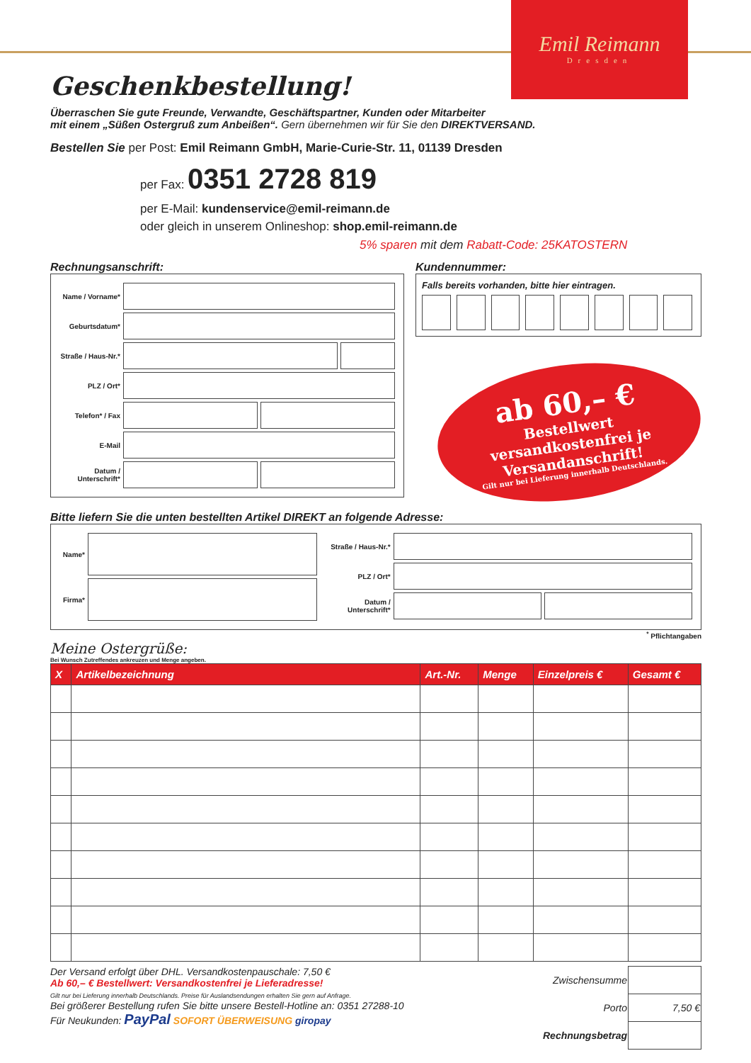Emil Reimann
Dresden
Geschenkbestellung!
Überraschen Sie gute Freunde, Verwandte, Geschäftspartner, Kunden oder Mitarbeiter
mit einem „Süßen Ostergruß zum Anbeißen“. Gern übernehmen wir für Sie den DIREKTVERSAND.
Bestellen Sie per Post: Emil Reimann GmbH, Marie-Curie-Str. 11, 01139 Dresden
per Fax: 0351 2728 819
per E-Mail: kundenservice@emil-reimann.de
oder gleich in unserem Onlineshop: shop.emil-reimann.de
5% sparen mit dem Rabatt-Code: 25KATOSTERN
Rechnungsanschrift:
Name / Vorname*
Geburtsdatum*
Straße / Haus-Nr.*
PLZ / Ort*
Telefon* / Fax
E-Mail
Datum / Unterschrift*
Kundennummer:
Falls bereits vorhanden, bitte hier eintragen.
ab 60,– €
Bestellwert versandkostenfrei je Versandanschrift!
Gilt nur bei Lieferung innerhalb Deutschlands.
Bitte liefern Sie die unten bestellten Artikel DIREKT an folgende Adresse:
Name*
Firma*
Straße / Haus-Nr.*
PLZ / Ort*
Datum / Unterschrift*
<sup>*</sup> Pflichtangaben
Meine Ostergrüße:
Bei Wunsch Zutreffendes ankreuzen und Menge angeben.
| X | Artikelbezeichnung | Art.-Nr. | Menge | Einzelpreis € | Gesamt € |
| --- | --- | --- | --- | --- | --- |
Der Versand erfolgt über DHL. Versandkostenpauschale: 7,50 €
Ab 60,– € Bestellwert: Versandkostenfrei je Lieferadresse!
Gilt nur bei Lieferung innerhalb Deutschlands. Preise für Auslandsendungen erhalten Sie gern auf Anfrage.
Bei größerer Bestellung rufen Sie bitte unsere Bestell-Hotline an: 0351 27288-10
Für Neukunden: PayPal SOFORT ÜBERWEISUNG giropay
| Zwischensumme | |
| Porto | 7,50 € |
| Rechnungsbetrag | |